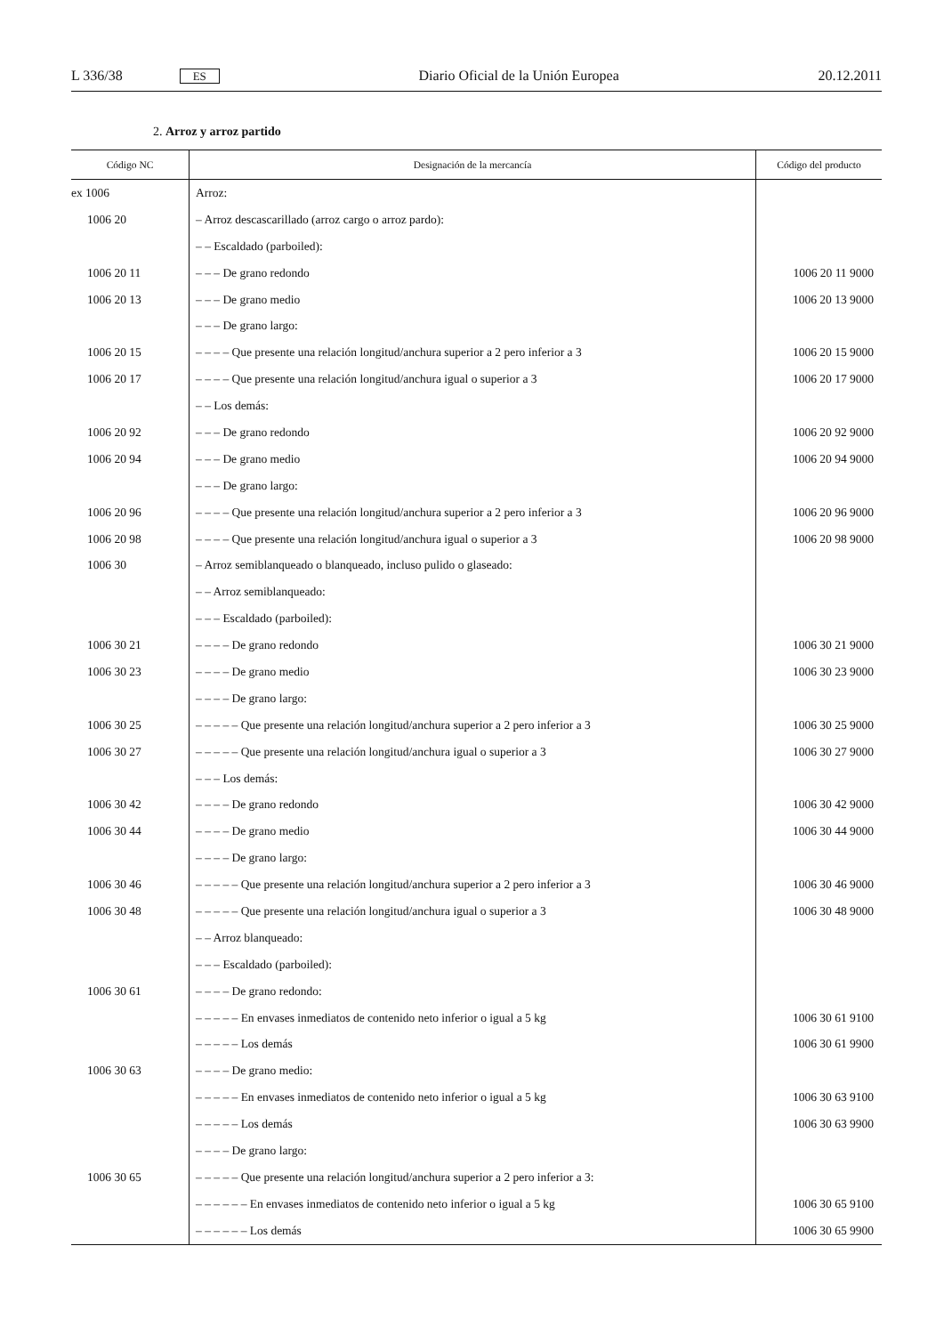L 336/38 ES Diario Oficial de la Unión Europea 20.12.2011
2. Arroz y arroz partido
| Código NC | Designación de la mercancía | Código del producto |
| --- | --- | --- |
| ex 1006 | Arroz: | |
| 1006 20 | – Arroz descascarillado (arroz cargo o arroz pardo): | |
| | – – Escaldado (parboiled): | |
| 1006 20 11 | – – – De grano redondo | 1006 20 11 9000 |
| 1006 20 13 | – – – De grano medio | 1006 20 13 9000 |
| | – – – De grano largo: | |
| 1006 20 15 | – – – – Que presente una relación longitud/anchura superior a 2 pero inferior a 3 | 1006 20 15 9000 |
| 1006 20 17 | – – – – Que presente una relación longitud/anchura igual o superior a 3 | 1006 20 17 9000 |
| | – – Los demás: | |
| 1006 20 92 | – – – De grano redondo | 1006 20 92 9000 |
| 1006 20 94 | – – – De grano medio | 1006 20 94 9000 |
| | – – – De grano largo: | |
| 1006 20 96 | – – – – Que presente una relación longitud/anchura superior a 2 pero inferior a 3 | 1006 20 96 9000 |
| 1006 20 98 | – – – – Que presente una relación longitud/anchura igual o superior a 3 | 1006 20 98 9000 |
| 1006 30 | – Arroz semiblanqueado o blanqueado, incluso pulido o glaseado: | |
| | – – Arroz semiblanqueado: | |
| | – – – Escaldado (parboiled): | |
| 1006 30 21 | – – – – De grano redondo | 1006 30 21 9000 |
| 1006 30 23 | – – – – De grano medio | 1006 30 23 9000 |
| | – – – – De grano largo: | |
| 1006 30 25 | – – – – – Que presente una relación longitud/anchura superior a 2 pero inferior a 3 | 1006 30 25 9000 |
| 1006 30 27 | – – – – – Que presente una relación longitud/anchura igual o superior a 3 | 1006 30 27 9000 |
| | – – – Los demás: | |
| 1006 30 42 | – – – – De grano redondo | 1006 30 42 9000 |
| 1006 30 44 | – – – – De grano medio | 1006 30 44 9000 |
| | – – – – De grano largo: | |
| 1006 30 46 | – – – – – Que presente una relación longitud/anchura superior a 2 pero inferior a 3 | 1006 30 46 9000 |
| 1006 30 48 | – – – – – Que presente una relación longitud/anchura igual o superior a 3 | 1006 30 48 9000 |
| | – – Arroz blanqueado: | |
| | – – – Escaldado (parboiled): | |
| 1006 30 61 | – – – – De grano redondo: | |
| | – – – – – En envases inmediatos de contenido neto inferior o igual a 5 kg | 1006 30 61 9100 |
| | – – – – – Los demás | 1006 30 61 9900 |
| 1006 30 63 | – – – – De grano medio: | |
| | – – – – – En envases inmediatos de contenido neto inferior o igual a 5 kg | 1006 30 63 9100 |
| | – – – – – Los demás | 1006 30 63 9900 |
| | – – – – De grano largo: | |
| 1006 30 65 | – – – – – Que presente una relación longitud/anchura superior a 2 pero inferior a 3: | |
| | – – – – – – En envases inmediatos de contenido neto inferior o igual a 5 kg | 1006 30 65 9100 |
| | – – – – – – Los demás | 1006 30 65 9900 |